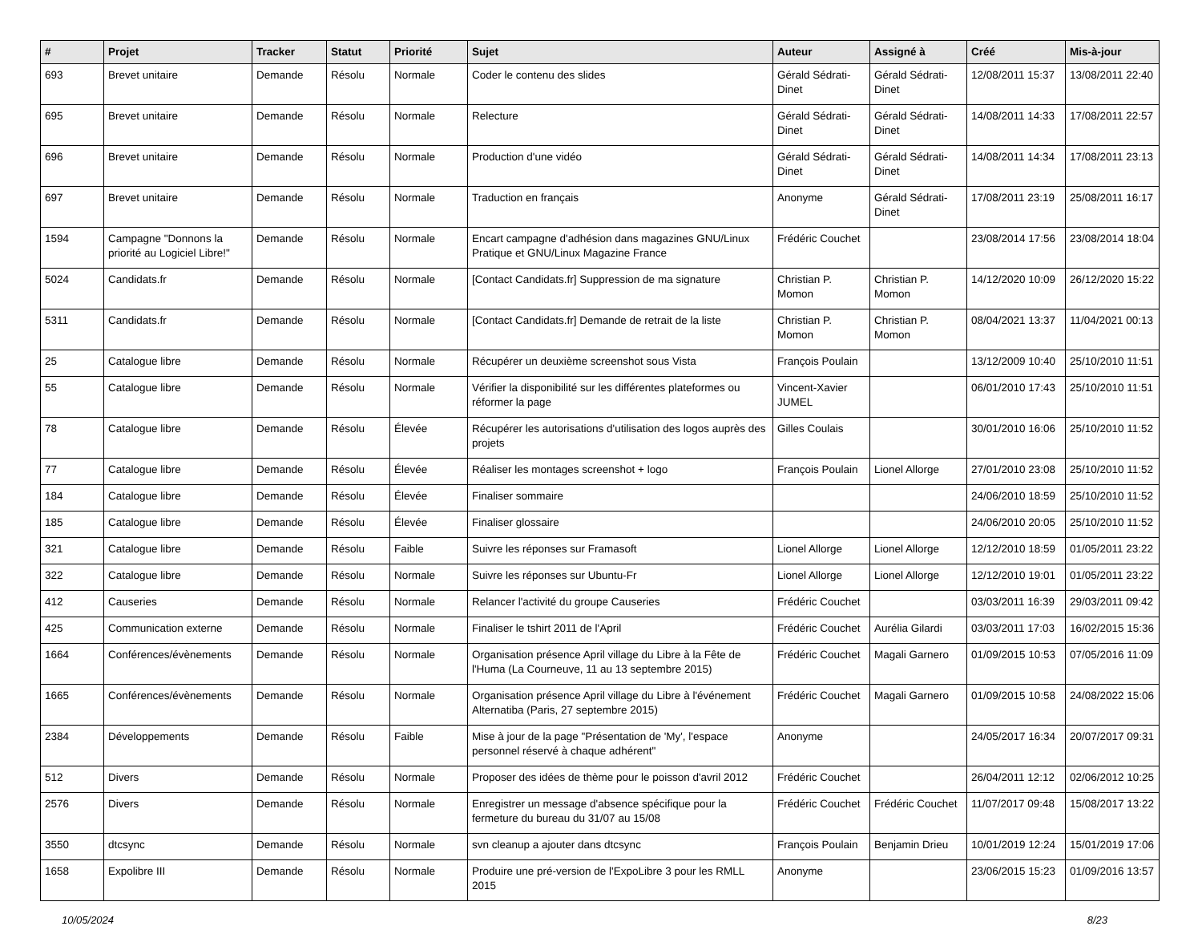| # | Projet | Tracker | Statut | Priorité | Sujet | Auteur | Assigné à | Créé | Mis-à-jour |
| --- | --- | --- | --- | --- | --- | --- | --- | --- | --- |
| 693 | Brevet unitaire | Demande | Résolu | Normale | Coder le contenu des slides | Gérald Sédrati-Dinet | Gérald Sédrati-Dinet | 12/08/2011 15:37 | 13/08/2011 22:40 |
| 695 | Brevet unitaire | Demande | Résolu | Normale | Relecture | Gérald Sédrati-Dinet | Gérald Sédrati-Dinet | 14/08/2011 14:33 | 17/08/2011 22:57 |
| 696 | Brevet unitaire | Demande | Résolu | Normale | Production d'une vidéo | Gérald Sédrati-Dinet | Gérald Sédrati-Dinet | 14/08/2011 14:34 | 17/08/2011 23:13 |
| 697 | Brevet unitaire | Demande | Résolu | Normale | Traduction en français | Anonyme | Gérald Sédrati-Dinet | 17/08/2011 23:19 | 25/08/2011 16:17 |
| 1594 | Campagne "Donnons la priorité au Logiciel Libre!" | Demande | Résolu | Normale | Encart campagne d'adhésion dans magazines GNU/Linux Pratique et GNU/Linux Magazine France | Frédéric Couchet | | 23/08/2014 17:56 | 23/08/2014 18:04 |
| 5024 | Candidats.fr | Demande | Résolu | Normale | [Contact Candidats.fr] Suppression de ma signature | Christian P. Momon | Christian P. Momon | 14/12/2020 10:09 | 26/12/2020 15:22 |
| 5311 | Candidats.fr | Demande | Résolu | Normale | [Contact Candidats.fr] Demande de retrait de la liste | Christian P. Momon | Christian P. Momon | 08/04/2021 13:37 | 11/04/2021 00:13 |
| 25 | Catalogue libre | Demande | Résolu | Normale | Récupérer un deuxième screenshot sous Vista | François Poulain | | 13/12/2009 10:40 | 25/10/2010 11:51 |
| 55 | Catalogue libre | Demande | Résolu | Normale | Vérifier la disponibilité sur les différentes plateformes ou réformer la page | Vincent-Xavier JUMEL | | 06/01/2010 17:43 | 25/10/2010 11:51 |
| 78 | Catalogue libre | Demande | Résolu | Élevée | Récupérer les autorisations d'utilisation des logos auprès des projets | Gilles Coulais | | 30/01/2010 16:06 | 25/10/2010 11:52 |
| 77 | Catalogue libre | Demande | Résolu | Élevée | Réaliser les montages screenshot + logo | François Poulain | Lionel Allorge | 27/01/2010 23:08 | 25/10/2010 11:52 |
| 184 | Catalogue libre | Demande | Résolu | Élevée | Finaliser sommaire | | | 24/06/2010 18:59 | 25/10/2010 11:52 |
| 185 | Catalogue libre | Demande | Résolu | Élevée | Finaliser glossaire | | | 24/06/2010 20:05 | 25/10/2010 11:52 |
| 321 | Catalogue libre | Demande | Résolu | Faible | Suivre les réponses sur Framasoft | Lionel Allorge | Lionel Allorge | 12/12/2010 18:59 | 01/05/2011 23:22 |
| 322 | Catalogue libre | Demande | Résolu | Normale | Suivre les réponses sur Ubuntu-Fr | Lionel Allorge | Lionel Allorge | 12/12/2010 19:01 | 01/05/2011 23:22 |
| 412 | Causeries | Demande | Résolu | Normale | Relancer l'activité du groupe Causeries | Frédéric Couchet | | 03/03/2011 16:39 | 29/03/2011 09:42 |
| 425 | Communication externe | Demande | Résolu | Normale | Finaliser le tshirt 2011 de l'April | Frédéric Couchet | Aurélia Gilardi | 03/03/2011 17:03 | 16/02/2015 15:36 |
| 1664 | Conférences/évènements | Demande | Résolu | Normale | Organisation présence April village du Libre à la Fête de l'Huma (La Courneuve, 11 au 13 septembre 2015) | Frédéric Couchet | Magali Garnero | 01/09/2015 10:53 | 07/05/2016 11:09 |
| 1665 | Conférences/évènements | Demande | Résolu | Normale | Organisation présence April village du Libre à l'événement Alternatiba (Paris, 27 septembre 2015) | Frédéric Couchet | Magali Garnero | 01/09/2015 10:58 | 24/08/2022 15:06 |
| 2384 | Développements | Demande | Résolu | Faible | Mise à jour de la page "Présentation de 'My', l'espace personnel réservé à chaque adhérent" | Anonyme | | 24/05/2017 16:34 | 20/07/2017 09:31 |
| 512 | Divers | Demande | Résolu | Normale | Proposer des idées de thème pour le poisson d'avril 2012 | Frédéric Couchet | | 26/04/2011 12:12 | 02/06/2012 10:25 |
| 2576 | Divers | Demande | Résolu | Normale | Enregistrer un message d'absence spécifique pour la fermeture du bureau du 31/07 au 15/08 | Frédéric Couchet | Frédéric Couchet | 11/07/2017 09:48 | 15/08/2017 13:22 |
| 3550 | dtcsync | Demande | Résolu | Normale | svn cleanup a ajouter dans dtcsync | François Poulain | Benjamin Drieu | 10/01/2019 12:24 | 15/01/2019 17:06 |
| 1658 | Expolibre III | Demande | Résolu | Normale | Produire une pré-version de l'ExpoLibre 3 pour les RMLL 2015 | Anonyme | | 23/06/2015 15:23 | 01/09/2016 13:57 |
10/05/2024 8/23